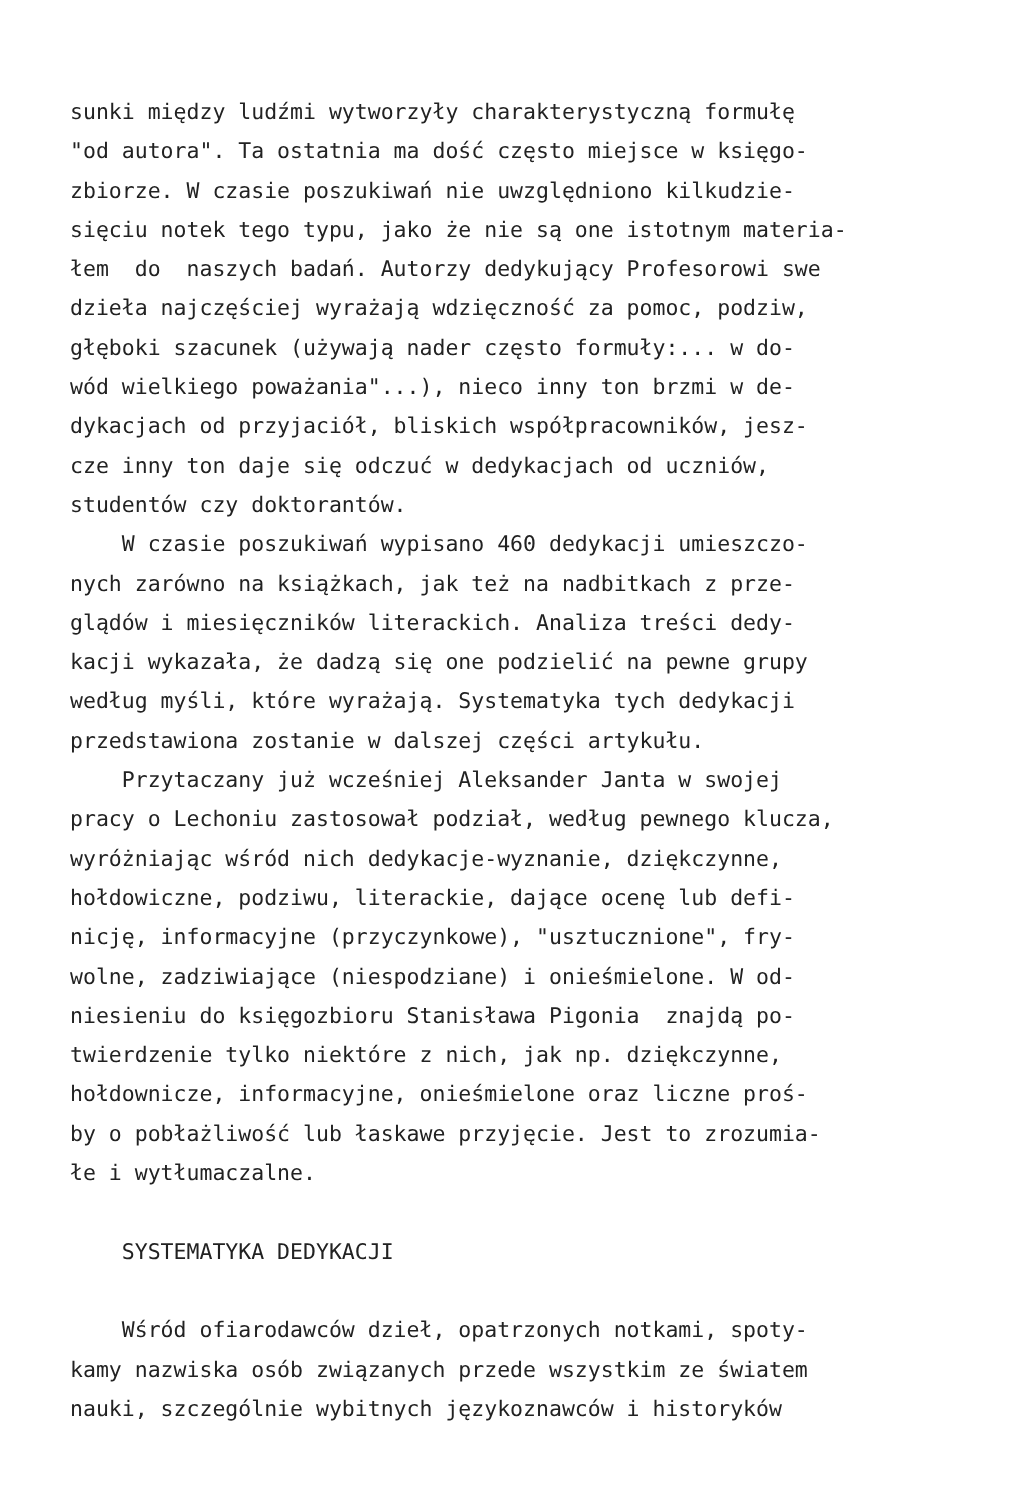sunki między ludźmi wytworzyły charakterystyczną formułę
"od autora". Ta ostatnia ma dość często miejsce w księgo-
zbiorze. W czasie poszukiwań nie uwzględniono kilkudzie-
sięciu notek tego typu, jako że nie są one istotnym materia-
łem do naszych badań. Autorzy dedykujący Profesorowi swe
dzieła najczęściej wyrażają wdzięczność za pomoc, podziw,
głęboki szacunek (używają nader często formuły:... w do-
wód wielkiego poważania"...), nieco inny ton brzmi w de-
dykacjach od przyjaciół, bliskich współpracowników, jesz-
cze inny ton daje się odczuć w dedykacjach od uczniów,
studentów czy doktorantów.
W czasie poszukiwań wypisano 460 dedykacji umieszczo-
nych zarówno na książkach, jak też na nadbitkach z prze-
glądów i miesięczników literackich. Analiza treści dedy-
kacji wykazała, że dadzą się one podzielić na pewne grupy
według myśli, które wyrażają. Systematyka tych dedykacji
przedstawiona zostanie w dalszej części artykułu.
Przytaczany już wcześniej Aleksander Janta w swojej
pracy o Lechoniu zastosował podział, według pewnego klucza,
wyróżniając wśród nich dedykacje-wyznanie, dziękczynne,
hołdowiczne, podziwu, literackie, dające ocenę lub defi-
nicję, informacyjne (przyczynkowe), "usztucznione", fry-
wolne, zadziwiające (niespodziane) i onieśmielone. W od-
niesieniu do księgozbioru Stanisława Pigonia znajdą po-
twierdzenie tylko niektóre z nich, jak np. dziękczynne,
hołdownicze, informacyjne, onieśmielone oraz liczne proś-
by o pobłażliwość lub łaskawe przyjęcie. Jest to zrozumia-
łe i wytłumaczalne.
SYSTEMATYKA DEDYKACJI
Wśród ofiarodawców dzieł, opatrzonych notkami, spoty-
kamy nazwiska osób związanych przede wszystkim ze światem
nauki, szczególnie wybitnych językoznawców i historyków